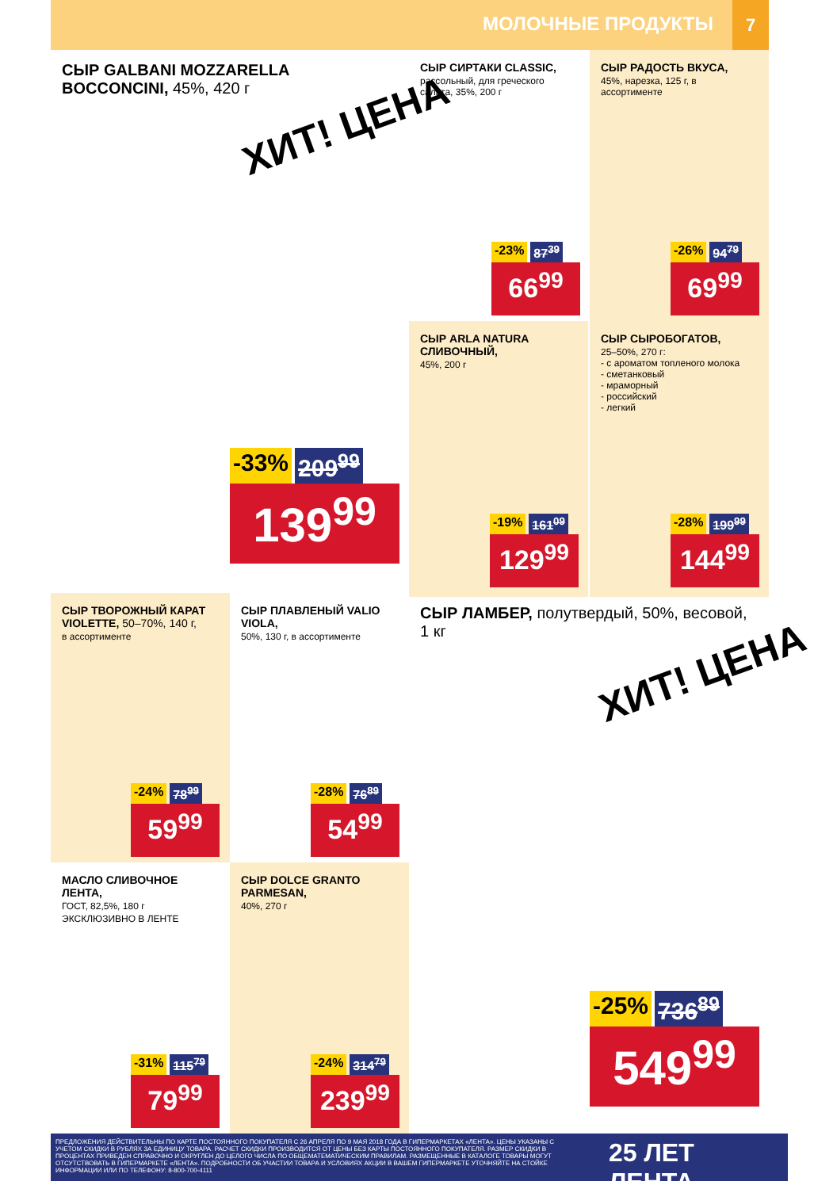МОЛОЧНЫЕ ПРОДУКТЫ
7
СЫР GALBANI MOZZARELLA BOCCONCINI, 45%, 420 г
ХИТ! ЦЕНА
-33% 209<sup>99</sup>
139<sup>99</sup>
СЫР СИРТАКИ CLASSIC,
рассольный, для греческого салата, 35%, 200 г
-23% 87<sup>39</sup>
66<sup>99</sup>
СЫР РАДОСТЬ ВКУСА,
45%, нарезка, 125 г, в ассортименте
-26% 94<sup>79</sup>
69<sup>99</sup>
СЫР ARLA NATURA СЛИВОЧНЫЙ,
45%, 200 г
-19% 161<sup>09</sup>
129<sup>99</sup>
СЫР СЫРОБОГАТОВ,
25–50%, 270 г:
- с ароматом топленого молока
- сметанковый
- мраморный
- российский
- легкий
-28% 199<sup>99</sup>
144<sup>99</sup>
СЫР ТВОРОЖНЫЙ КАРАТ VIOLETTE, 50–70%, 140 г,
в ассортименте
-24% 78<sup>99</sup>
59<sup>99</sup>
СЫР ПЛАВЛЕНЫЙ VALIO VIOLA,
50%, 130 г, в ассортименте
-28% 76<sup>89</sup>
54<sup>99</sup>
СЫР ЛАМБЕР, полутвердый, 50%, весовой, 1 кг
ХИТ! ЦЕНА
-25% 736<sup>89</sup>
549<sup>99</sup>
МАСЛО СЛИВОЧНОЕ ЛЕНТА,
ГОСТ, 82,5%, 180 г
ЭКСКЛЮЗИВНО В ЛЕНТЕ
-31% 115<sup>79</sup>
79<sup>99</sup>
СЫР DOLCE GRANTO PARMESAN,
40%, 270 г
-24% 314<sup>79</sup>
239<sup>99</sup>
ПРЕДЛОЖЕНИЯ ДЕЙСТВИТЕЛЬНЫ ПО КАРТЕ ПОСТОЯННОГО ПОКУПАТЕЛЯ С 26 АПРЕЛЯ ПО 9 МАЯ 2018 ГОДА В ГИПЕРМАРКЕТАХ «ЛЕНТА». ЦЕНЫ УКАЗАНЫ С УЧЕТОМ СКИДКИ В РУБЛЯХ ЗА ЕДИНИЦУ ТОВАРА. РАСЧЕТ СКИДКИ ПРОИЗВОДИТСЯ ОТ ЦЕНЫ БЕЗ КАРТЫ ПОСТОЯННОГО ПОКУПАТЕЛЯ. РАЗМЕР СКИДКИ В ПРОЦЕНТАХ ПРИВЕДЕН СПРАВОЧНО И ОКРУГЛЕН ДО ЦЕЛОГО ЧИСЛА ПО ОБЩЕМАТЕМАТИЧЕСКИМ ПРАВИЛАМ. РАЗМЕЩЕННЫЕ В КАТАЛОГЕ ТОВАРЫ МОГУТ ОТСУТСТВОВАТЬ В ГИПЕРМАРКЕТЕ «ЛЕНТА». ПОДРОБНОСТИ ОБ УЧАСТИИ ТОВАРА И УСЛОВИЯХ АКЦИИ В ВАШЕМ ГИПЕРМАРКЕТЕ УТОЧНЯЙТЕ НА СТОЙКЕ ИНФОРМАЦИИ ИЛИ ПО ТЕЛЕФОНУ: 8-800-700-4111
25 ЛЕТ ЛЕНТА